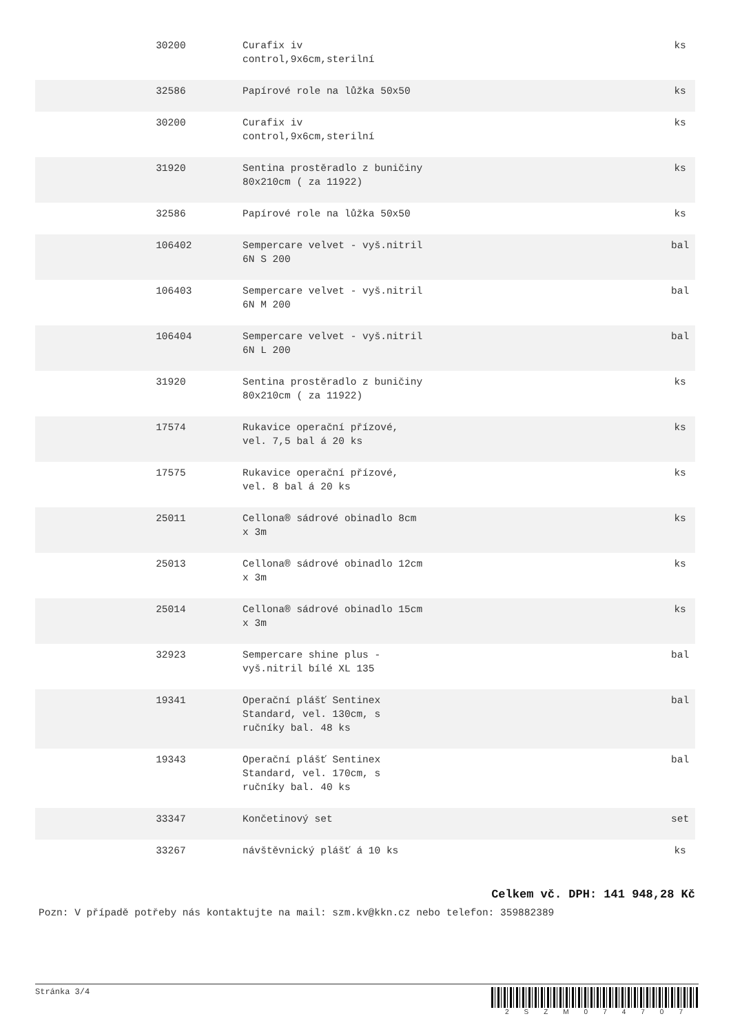| | 30200 | Curafix iv control,9x6cm,sterilní | ks |
| | 32586 | Papírové role na lůžka 50x50 | ks |
| | 30200 | Curafix iv control,9x6cm,sterilní | ks |
| | 31920 | Sentina prostěradlo z buničiny 80x210cm ( za 11922) | ks |
| | 32586 | Papírové role na lůžka 50x50 | ks |
| | 106402 | Sempercare velvet - vyš.nitril 6N S 200 | bal |
| | 106403 | Sempercare velvet - vyš.nitril 6N M 200 | bal |
| | 106404 | Sempercare velvet - vyš.nitril 6N L 200 | bal |
| | 31920 | Sentina prostěradlo z buničiny 80x210cm ( za 11922) | ks |
| | 17574 | Rukavice operační přízové, vel. 7,5 bal á 20 ks | ks |
| | 17575 | Rukavice operační přízové, vel. 8 bal á 20 ks | ks |
| | 25011 | Cellona® sádrové obinadlo 8cm x 3m | ks |
| | 25013 | Cellona® sádrové obinadlo 12cm x 3m | ks |
| | 25014 | Cellona® sádrové obinadlo 15cm x 3m | ks |
| | 32923 | Sempercare shine plus - vyš.nitril bílé XL 135 | bal |
| | 19341 | Operační plášť Sentinex Standard, vel. 130cm, s ručníky bal. 48 ks | bal |
| | 19343 | Operační plášť Sentinex Standard, vel. 170cm, s ručníky bal. 40 ks | bal |
| | 33347 | Končetinový set | set |
| | 33267 | návštěvnický plášť á 10 ks | ks |
Celkem vč. DPH: 141 948,28 Kč
Pozn: V případě potřeby nás kontaktujte na mail: szm.kv@kkn.cz nebo telefon: 359882389
Stránka 3/4 2SZM074707